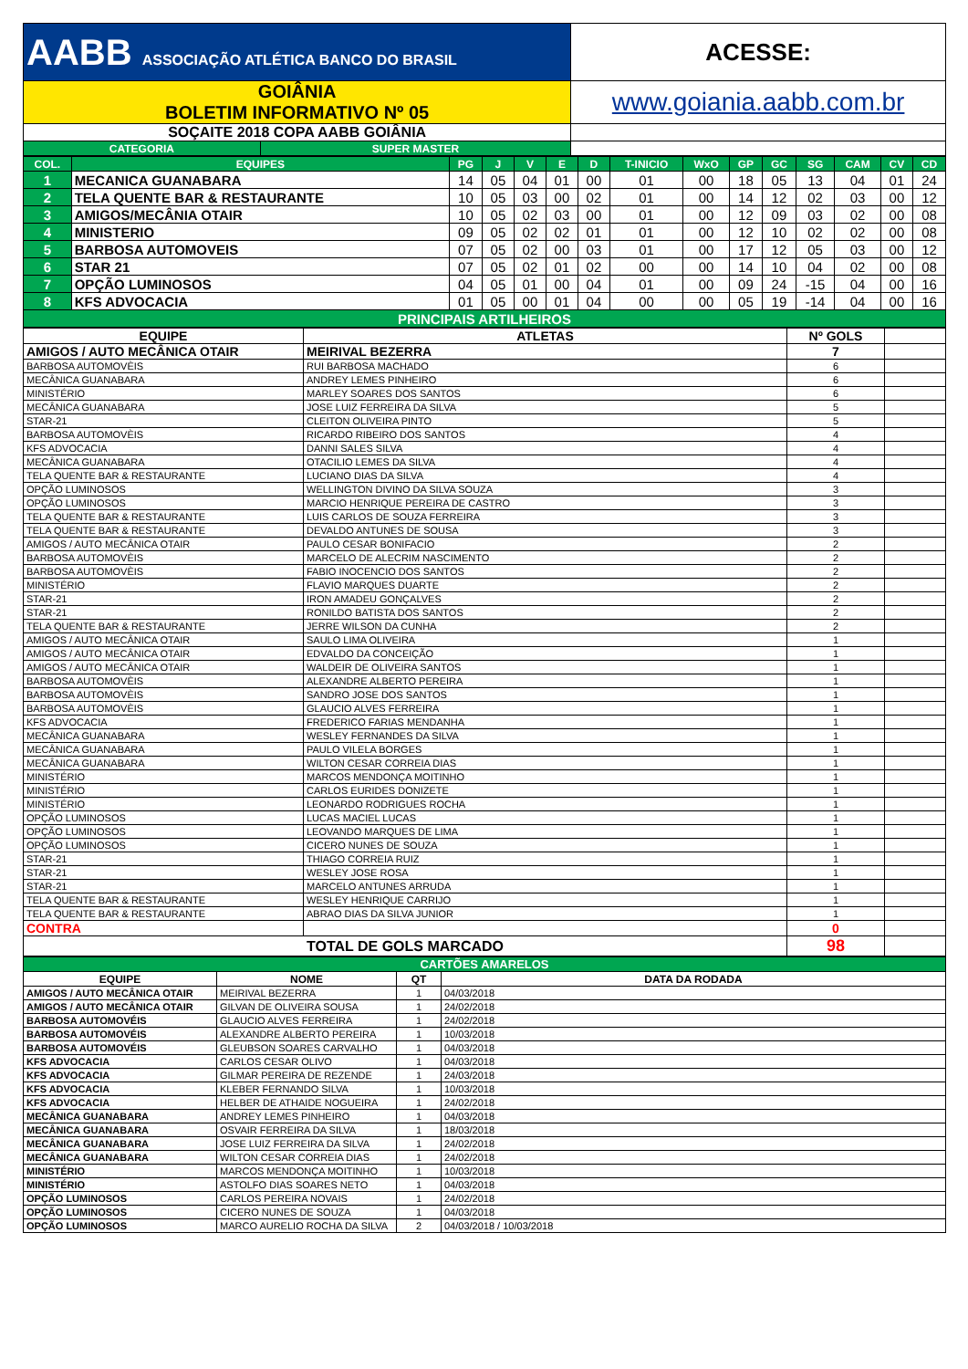| AABB ASSOCIAÇÃO ATLÉTICA BANCO DO BRASIL | | ACESSE: |
| GOIÂNIA BOLETIM INFORMATIVO Nº 05 | | www.goiania.aabb.com.br |
| SOÇAITE 2018 COPA AABB GOIÂNIA | | |
| CATEGORIA | SUPER MASTER | |
| COL. | EQUIPES | PG | J | V | E | D | T-INICIO | WxO | GP | GC | SG | CAM | CV | CD |
| --- | --- | --- | --- | --- | --- | --- | --- | --- | --- | --- | --- | --- | --- | --- |
| 1 | MECANICA GUANABARA | 14 | 05 | 04 | 01 | 00 | 01 | 00 | 18 | 05 | 13 | 04 | 01 | 24 |
| 2 | TELA QUENTE BAR & RESTAURANTE | 10 | 05 | 03 | 00 | 02 | 01 | 00 | 14 | 12 | 02 | 03 | 00 | 12 |
| 3 | AMIGOS/MECÂNIA OTAIR | 10 | 05 | 02 | 03 | 00 | 01 | 00 | 12 | 09 | 03 | 02 | 00 | 08 |
| 4 | MINISTERIO | 09 | 05 | 02 | 02 | 01 | 01 | 00 | 12 | 10 | 02 | 02 | 00 | 08 |
| 5 | BARBOSA AUTOMOVEIS | 07 | 05 | 02 | 00 | 03 | 01 | 00 | 17 | 12 | 05 | 03 | 00 | 12 |
| 6 | STAR 21 | 07 | 05 | 02 | 01 | 02 | 00 | 00 | 14 | 10 | 04 | 02 | 00 | 08 |
| 7 | OPÇÃO LUMINOSOS | 04 | 05 | 01 | 00 | 04 | 01 | 00 | 09 | 24 | -15 | 04 | 00 | 16 |
| 8 | KFS ADVOCACIA | 01 | 05 | 00 | 01 | 04 | 00 | 00 | 05 | 19 | -14 | 04 | 00 | 16 |
| PRINCIPAIS ARTILHEIROS | | | | | | | | | | | | | | |
| EQUIPE | ATLETAS | Nº GOLS | |
| --- | --- | --- | --- |
| AMIGOS / AUTO MECÂNICA OTAIR | MEIRIVAL BEZERRA | 7 | |
| BARBOSA AUTOMOVÈIS | RUI BARBOSA MACHADO | 6 | |
| MECÂNICA GUANABARA | ANDREY LEMES PINHEIRO | 6 | |
| MINISTÉRIO | MARLEY SOARES DOS SANTOS | 6 | |
| MECÂNICA GUANABARA | JOSE LUIZ FERREIRA DA SILVA | 5 | |
| STAR-21 | CLEITON OLIVEIRA PINTO | 5 | |
| BARBOSA AUTOMOVÈIS | RICARDO RIBEIRO DOS SANTOS | 4 | |
| KFS ADVOCACIA | DANNI SALES SILVA | 4 | |
| MECÂNICA GUANABARA | OTACILIO LEMES DA SILVA | 4 | |
| TELA QUENTE BAR & RESTAURANTE | LUCIANO DIAS DA SILVA | 4 | |
| OPÇÃO LUMINOSOS | WELLINGTON DIVINO DA SILVA SOUZA | 3 | |
| OPÇÃO LUMINOSOS | MARCIO HENRIQUE PEREIRA DE CASTRO | 3 | |
| TELA QUENTE BAR & RESTAURANTE | LUIS CARLOS DE SOUZA FERREIRA | 3 | |
| TELA QUENTE BAR & RESTAURANTE | DEVALDO ANTUNES DE SOUSA | 3 | |
| AMIGOS / AUTO MECÂNICA OTAIR | PAULO CESAR BONIFACIO | 2 | |
| BARBOSA AUTOMOVÈIS | MARCELO DE ALECRIM NASCIMENTO | 2 | |
| BARBOSA AUTOMOVÈIS | FABIO INOCENCIO DOS SANTOS | 2 | |
| MINISTÉRIO | FLAVIO MARQUES DUARTE | 2 | |
| STAR-21 | IRON AMADEU GONÇALVES | 2 | |
| STAR-21 | RONILDO BATISTA DOS SANTOS | 2 | |
| TELA QUENTE BAR & RESTAURANTE | JERRE WILSON DA CUNHA | 2 | |
| AMIGOS / AUTO MECÂNICA OTAIR | SAULO LIMA OLIVEIRA | 1 | |
| AMIGOS / AUTO MECÂNICA OTAIR | EDVALDO DA CONCEIÇÃO | 1 | |
| AMIGOS / AUTO MECÂNICA OTAIR | WALDEIR DE OLIVEIRA SANTOS | 1 | |
| BARBOSA AUTOMOVÈIS | ALEXANDRE ALBERTO PEREIRA | 1 | |
| BARBOSA AUTOMOVÈIS | SANDRO JOSE DOS SANTOS | 1 | |
| BARBOSA AUTOMOVÈIS | GLAUCIO ALVES FERREIRA | 1 | |
| KFS ADVOCACIA | FREDERICO FARIAS MENDANHA | 1 | |
| MECÂNICA GUANABARA | WESLEY FERNANDES DA SILVA | 1 | |
| MECÂNICA GUANABARA | PAULO VILELA BORGES | 1 | |
| MECÂNICA GUANABARA | WILTON CESAR CORREIA DIAS | 1 | |
| MINISTÉRIO | MARCOS MENDONÇA MOITINHO | 1 | |
| MINISTÉRIO | CARLOS EURIDES DONIZETE | 1 | |
| MINISTÉRIO | LEONARDO RODRIGUES ROCHA | 1 | |
| OPÇÃO LUMINOSOS | LUCAS MACIEL LUCAS | 1 | |
| OPÇÃO LUMINOSOS | LEOVANDO MARQUES DE LIMA | 1 | |
| OPÇÃO LUMINOSOS | CICERO NUNES DE SOUZA | 1 | |
| STAR-21 | THIAGO CORREIA RUIZ | 1 | |
| STAR-21 | WESLEY JOSE ROSA | 1 | |
| STAR-21 | MARCELO ANTUNES ARRUDA | 1 | |
| TELA QUENTE BAR & RESTAURANTE | WESLEY HENRIQUE CARRIJO | 1 | |
| TELA QUENTE BAR & RESTAURANTE | ABRAO DIAS DA SILVA JUNIOR | 1 | |
| CONTRA | | 0 | |
| TOTAL DE GOLS MARCADO | | 98 | |
| CARTÕES AMARELOS | | | |
| EQUIPE | NOME | QT | DATA DA RODADA |
| AMIGOS / AUTO MECÂNICA OTAIR | MEIRIVAL BEZERRA | 1 | 04/03/2018 |
| AMIGOS / AUTO MECÂNICA OTAIR | GILVAN DE OLIVEIRA SOUSA | 1 | 24/02/2018 |
| BARBOSA AUTOMOVÉIS | GLAUCIO ALVES FERREIRA | 1 | 24/02/2018 |
| BARBOSA AUTOMOVÉIS | ALEXANDRE ALBERTO PEREIRA | 1 | 10/03/2018 |
| BARBOSA AUTOMOVÉIS | GLEUBSON SOARES CARVALHO | 1 | 04/03/2018 |
| KFS ADVOCACIA | CARLOS CESAR OLIVO | 1 | 04/03/2018 |
| KFS ADVOCACIA | GILMAR PEREIRA DE REZENDE | 1 | 24/03/2018 |
| KFS ADVOCACIA | KLEBER FERNANDO SILVA | 1 | 10/03/2018 |
| KFS ADVOCACIA | HELBER DE ATHAIDE NOGUEIRA | 1 | 24/02/2018 |
| MECÂNICA GUANABARA | ANDREY LEMES PINHEIRO | 1 | 04/03/2018 |
| MECÂNICA GUANABARA | OSVAIR FERREIRA DA SILVA | 1 | 18/03/2018 |
| MECÂNICA GUANABARA | JOSE LUIZ FERREIRA DA SILVA | 1 | 24/02/2018 |
| MECÂNICA GUANABARA | WILTON CESAR CORREIA DIAS | 1 | 24/02/2018 |
| MINISTÉRIO | MARCOS MENDONÇA MOITINHO | 1 | 10/03/2018 |
| MINISTÉRIO | ASTOLFO DIAS SOARES NETO | 1 | 04/03/2018 |
| OPÇÃO LUMINOSOS | CARLOS PEREIRA NOVAIS | 1 | 24/02/2018 |
| OPÇÃO LUMINOSOS | CICERO NUNES DE SOUZA | 1 | 04/03/2018 |
| OPÇÃO LUMINOSOS | MARCO AURELIO ROCHA DA SILVA | 2 | 04/03/2018 / 10/03/2018 |